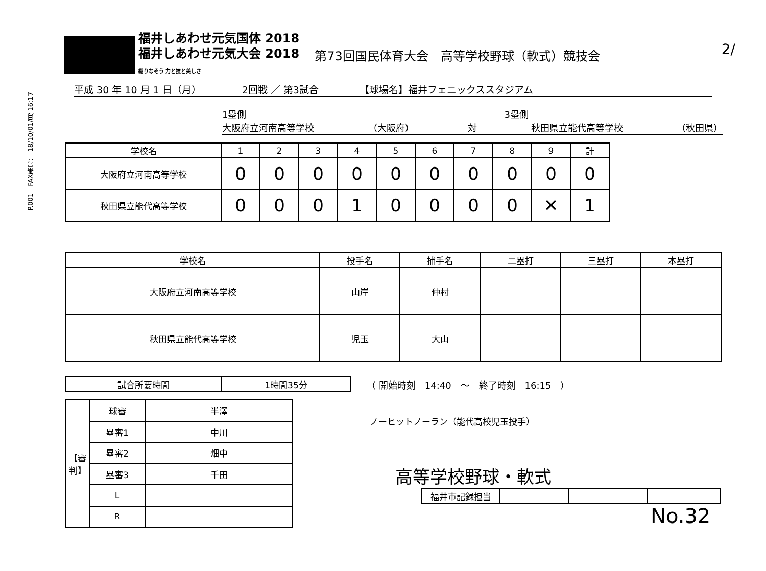P.001　FAX番号:　18/10/01/月 16:17
2/
福井しあわせ元気国体 2018
福井しあわせ元気大会 2018
織りなそう 力と技と美しさ
第73回国民体育大会　高等学校野球（軟式）競技会
平成 30 年 10 月 1 日（月） 2回戦 ／ 第3試合 【球場名】福井フェニックススタジアム
1塁側 3塁側
大阪府立河南高等学校 （大阪府） 対 秋田県立能代高等学校 （秋田県）
| 学校名 | 1 | 2 | 3 | 4 | 5 | 6 | 7 | 8 | 9 | 計 |
| --- | --- | --- | --- | --- | --- | --- | --- | --- | --- | --- |
| 大阪府立河南高等学校 | 0 | 0 | 0 | 0 | 0 | 0 | 0 | 0 | 0 | 0 |
| 秋田県立能代高等学校 | 0 | 0 | 0 | 1 | 0 | 0 | 0 | 0 | ✕ | 1 |
| 学校名 | 投手名 | 捕手名 | 二塁打 | 三塁打 | 本塁打 |
| --- | --- | --- | --- | --- | --- |
| 大阪府立河南高等学校 | 山岸 | 仲村 | | | |
| 秋田県立能代高等学校 | 児玉 | 大山 | | | |
| 試合所要時間 | 1時間35分 |
（ 開始時刻　14:40　～　終了時刻　16:15　）
| 【審判】 | 球審 | 半澤 |
| | 塁審1 | 中川 |
| | 塁審2 | 畑中 |
| | 塁審3 | 千田 |
| | L | |
| | R | |
ノーヒットノーラン（能代高校児玉投手）
高等学校野球・軟式
| 福井市記録担当 | | | |
No.32